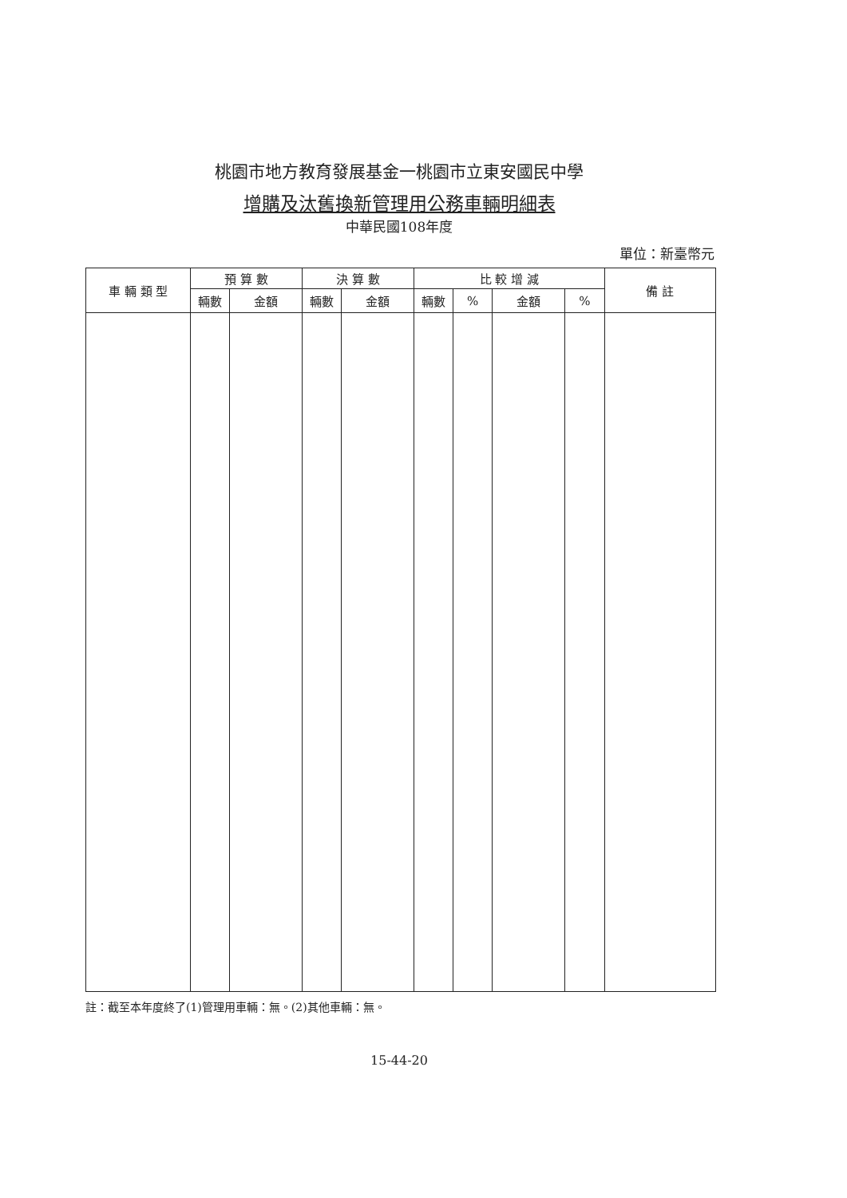桃園市地方教育發展基金一桃園市立東安國民中學
增購及汰舊換新管理用公務車輛明細表
中華民國108年度
單位：新臺幣元
| 車 輛 類 型 | 預 算 數 | | 決 算 數 | | 比 較 增 減 | | | | 備 註 |
| --- | --- | --- | --- | --- | --- | --- | --- | --- | --- |
| | 輛數 | 金額 | 輛數 | 金額 | 輛數 | % | 金額 | % | |
註：截至本年度終了(1)管理用車輛：無。(2)其他車輛：無。
15-44-20